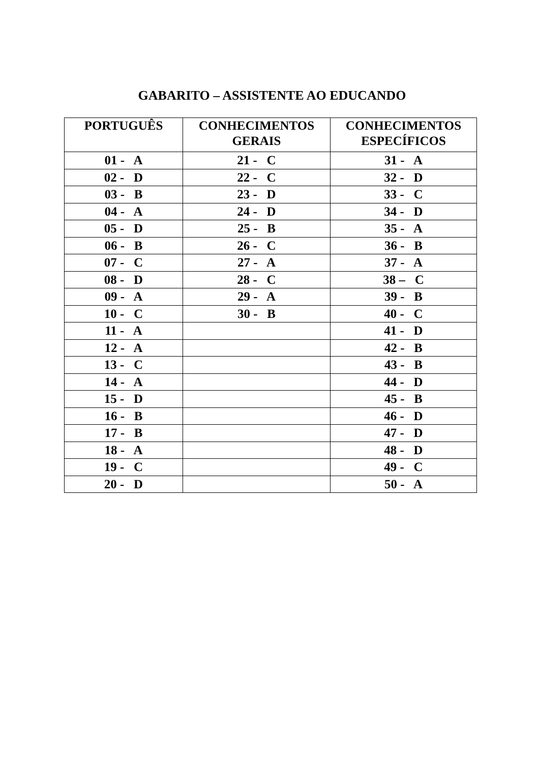GABARITO – ASSISTENTE AO EDUCANDO
| PORTUGUÊS | CONHECIMENTOS GERAIS | CONHECIMENTOS ESPECÍFICOS |
| --- | --- | --- |
| 01 - A | 21 - C | 31 - A |
| 02 - D | 22 - C | 32 - D |
| 03 - B | 23 - D | 33 - C |
| 04 - A | 24 - D | 34 - D |
| 05 - D | 25 - B | 35 - A |
| 06 - B | 26 - C | 36 - B |
| 07 - C | 27 - A | 37 - A |
| 08 - D | 28 - C | 38 – C |
| 09 - A | 29 - A | 39 - B |
| 10 - C | 30 - B | 40 - C |
| 11 - A | | 41 - D |
| 12 - A | | 42 - B |
| 13 - C | | 43 - B |
| 14 - A | | 44 - D |
| 15 - D | | 45 - B |
| 16 - B | | 46 - D |
| 17 - B | | 47 - D |
| 18 - A | | 48 - D |
| 19 - C | | 49 - C |
| 20 - D | | 50 - A |